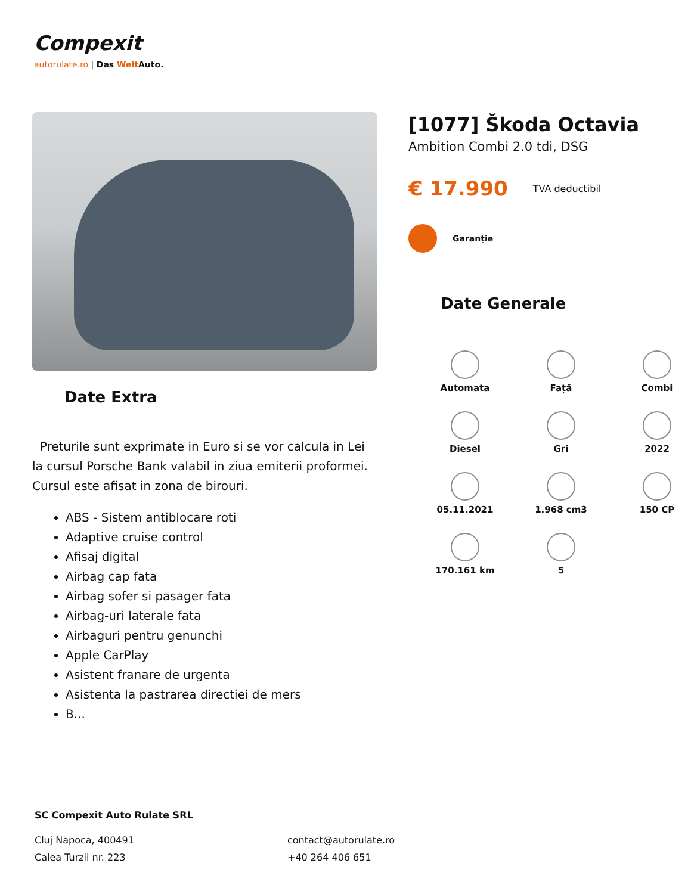Compexit
autorulate.ro | Das Welt Auto.
[1077] Škoda Octavia
Ambition Combi 2.0 tdi, DSG
€ 17.990 TVA deductibil
Garanție
Date Generale
Automata
Față
Combi
Diesel
Gri
2022
05.11.2021
1.968 cm3
150 CP
170.161 km
5
Date Extra
Preturile sunt exprimate in Euro si se vor calcula in Lei la cursul Porsche Bank valabil in ziua emiterii proformei. Cursul este afisat in zona de birouri.
ABS - Sistem antiblocare roti
Adaptive cruise control
Afisaj digital
Airbag cap fata
Airbag sofer si pasager fata
Airbag-uri laterale fata
Airbaguri pentru genunchi
Apple CarPlay
Asistent franare de urgenta
Asistenta la pastrarea directiei de mers
B...
SC Compexit Auto Rulate SRL
Cluj Napoca, 400491
Calea Turzii nr. 223
contact@autorulate.ro
+40 264 406 651